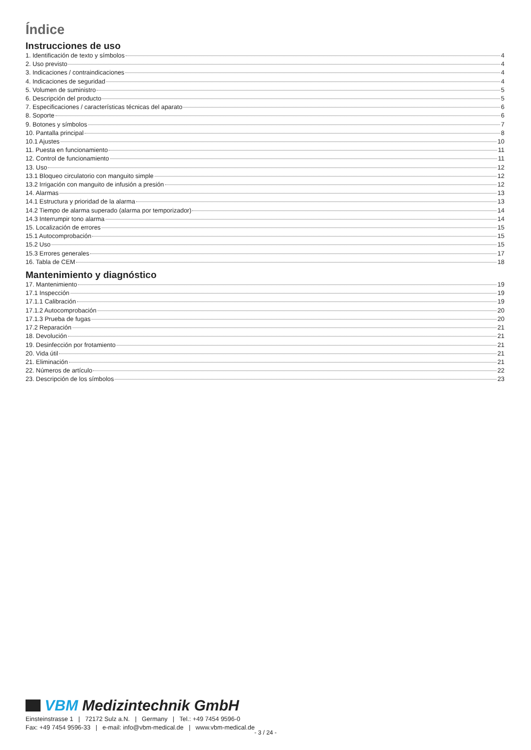Índice
Instrucciones de uso
1. Identificación de texto y símbolos 4
2. Uso previsto 4
3. Indicaciones / contraindicaciones 4
4. Indicaciones de seguridad 4
5. Volumen de suministro 5
6. Descripción del producto 5
7. Especificaciones / características técnicas del aparato 6
8. Soporte 6
9. Botones y símbolos 7
10. Pantalla principal 8
10.1 Ajustes 10
11. Puesta en funcionamiento 11
12. Control de funcionamiento 11
13. Uso 12
13.1 Bloqueo circulatorio con manguito simple 12
13.2 Irrigación con manguito de infusión a presión 12
14. Alarmas 13
14.1 Estructura y prioridad de la alarma 13
14.2 Tiempo de alarma superado (alarma por temporizador) 14
14.3 Interrumpir tono alarma 14
15. Localización de errores 15
15.1 Autocomprobación 15
15.2 Uso 15
15.3 Errores generales 17
16. Tabla de CEM 18
Mantenimiento y diagnóstico
17. Mantenimiento 19
17.1 Inspección 19
17.1.1 Calibración 19
17.1.2 Autocomprobación 20
17.1.3 Prueba de fugas 20
17.2 Reparación 21
18. Devolución 21
19. Desinfección por frotamiento 21
20. Vida útil 21
21. Eliminación 21
22. Números de artículo 22
23. Descripción de los símbolos 23
VBM Medizintechnik GmbH
Einsteinstrasse 1 | 72172 Sulz a.N. | Germany | Tel.: +49 7454 9596-0
Fax: +49 7454 9596-33 | e-mail: info@vbm-medical.de | www.vbm-medical.de
- 3 / 24 -